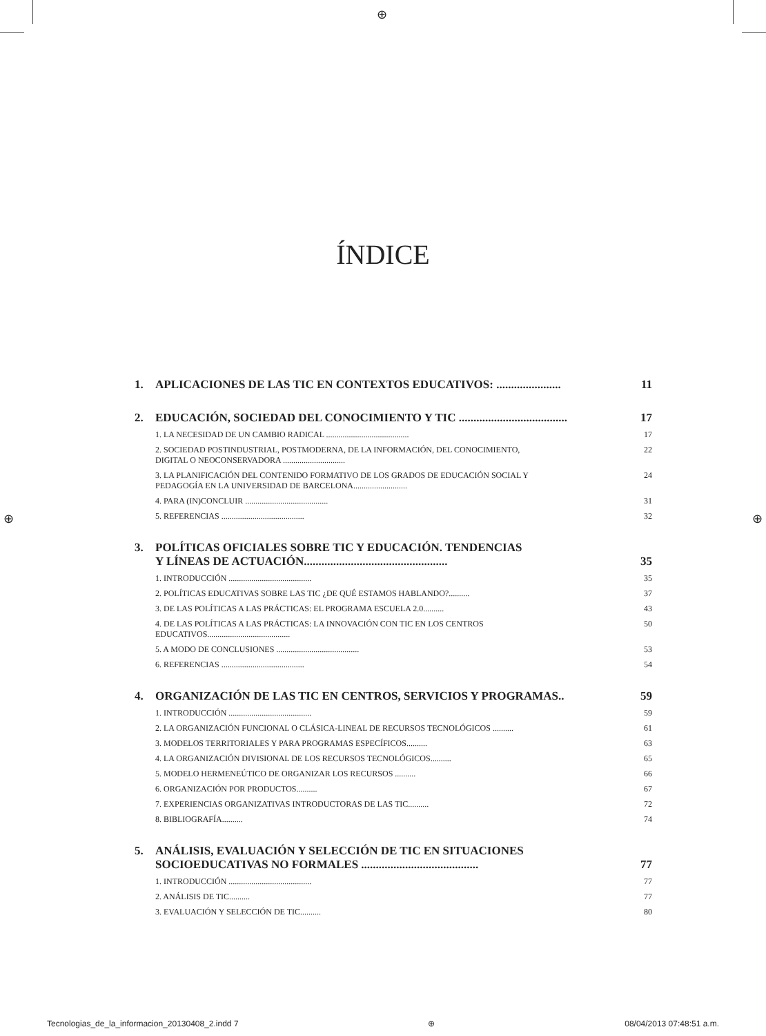⊕
⊕ ⊕
ÍNDICE
1. APLICACIONES DE LAS TIC EN CONTEXTOS EDUCATIVOS: ...................... 11
2. EDUCACIÓN, SOCIEDAD DEL CONOCIMIENTO Y TIC ..................................... 17
1. LA NECESIDAD DE UN CAMBIO RADICAL ........................................ 17
2. SOCIEDAD POSTINDUSTRIAL, POSTMODERNA, DE LA INFORMACIÓN, DEL CONOCIMIENTO,
DIGITAL O NEOCONSERVADORA .............................. 22
3. LA PLANIFICACIÓN DEL CONTENIDO FORMATIVO DE LOS GRADOS DE EDUCACIÓN SOCIAL Y
PEDAGOGÍA EN LA UNIVERSIDAD DE BARCELONA.......................... 24
4. PARA (IN)CONCLUIR ........................................ 31
5. REFERENCIAS ........................................ 32
3. POLÍTICAS OFICIALES SOBRE TIC Y EDUCACIÓN. TENDENCIAS
Y LÍNEAS DE ACTUACIÓN.................................................
35
1. INTRODUCCIÓN ........................................ 35
2. POLÍTICAS EDUCATIVAS SOBRE LAS TIC ¿DE QUÉ ESTAMOS HABLANDO?.......... 37
3. DE LAS POLÍTICAS A LAS PRÁCTICAS: EL PROGRAMA ESCUELA 2.0.......... 43
4. DE LAS POLÍTICAS A LAS PRÁCTICAS: LA INNOVACIÓN CON TIC EN LOS CENTROS
EDUCATIVOS........................................ 50
5. A MODO DE CONCLUSIONES ........................................ 53
6. REFERENCIAS ........................................ 54
4. ORGANIZACIÓN DE LAS TIC EN CENTROS, SERVICIOS Y PROGRAMAS.. 59
1. INTRODUCCIÓN ........................................ 59
2. LA ORGANIZACIÓN FUNCIONAL O CLÁSICA-LINEAL DE RECURSOS TECNOLÓGICOS .......... 61
3. MODELOS TERRITORIALES Y PARA PROGRAMAS ESPECÍFICOS.......... 63
4. LA ORGANIZACIÓN DIVISIONAL DE LOS RECURSOS TECNOLÓGICOS.......... 65
5. MODELO HERMENEÚTICO DE ORGANIZAR LOS RECURSOS .......... 66
6. ORGANIZACIÓN POR PRODUCTOS.......... 67
7. EXPERIENCIAS ORGANIZATIVAS INTRODUCTORAS DE LAS TIC.......... 72
8. BIBLIOGRAFÍA.......... 74
5. ANÁLISIS, EVALUACIÓN Y SELECCIÓN DE TIC EN SITUACIONES
SOCIOEDUCATIVAS NO FORMALES ........................................
77
1. INTRODUCCIÓN ........................................ 77
2. ANÁLISIS DE TIC.......... 77
3. EVALUACIÓN Y SELECCIÓN DE TIC.......... 80
Tecnologias_de_la_informacion_20130408_2.indd 7 ⊕ 08/04/2013 07:48:51 a.m.